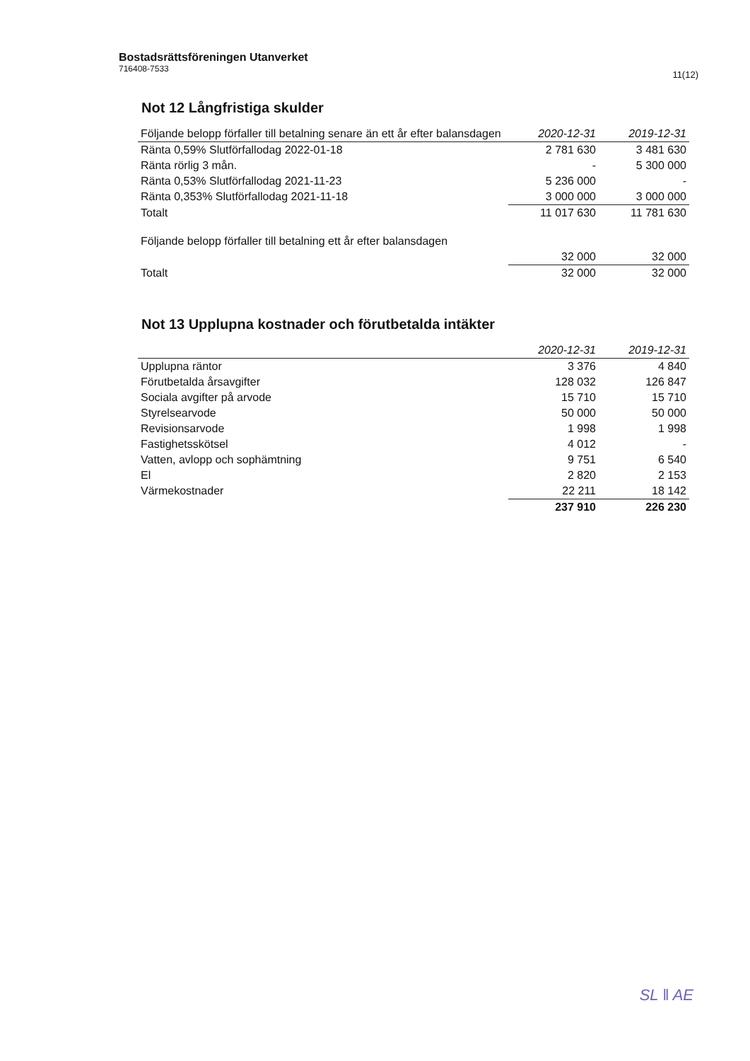Bostadsrättsföreningen Utanverket
716408-7533
11(12)
Not 12 Långfristiga skulder
| Följande belopp förfaller till betalning senare än ett år efter balansdagen | 2020-12-31 | 2019-12-31 |
| --- | --- | --- |
| Ränta 0,59% Slutförfallodag 2022-01-18 | 2 781 630 | 3 481 630 |
| Ränta rörlig 3 mån. | - | 5 300 000 |
| Ränta 0,53% Slutförfallodag 2021-11-23 | 5 236 000 | - |
| Ränta 0,353% Slutförfallodag 2021-11-18 | 3 000 000 | 3 000 000 |
| Totalt | 11 017 630 | 11 781 630 |
| Följande belopp förfaller till betalning ett år efter balansdagen | | |
| | 32 000 | 32 000 |
| Totalt | 32 000 | 32 000 |
Not 13 Upplupna kostnader och förutbetalda intäkter
| | 2020-12-31 | 2019-12-31 |
| --- | --- | --- |
| Upplupna räntor | 3 376 | 4 840 |
| Förutbetalda årsavgifter | 128 032 | 126 847 |
| Sociala avgifter på arvode | 15 710 | 15 710 |
| Styrelsearvode | 50 000 | 50 000 |
| Revisionsarvode | 1 998 | 1 998 |
| Fastighetsskötsel | 4 012 | - |
| Vatten, avlopp och sophämtning | 9 751 | 6 540 |
| El | 2 820 | 2 153 |
| Värmekostnader | 22 211 | 18 142 |
| | 237 910 | 226 230 |
SL ‖ AE